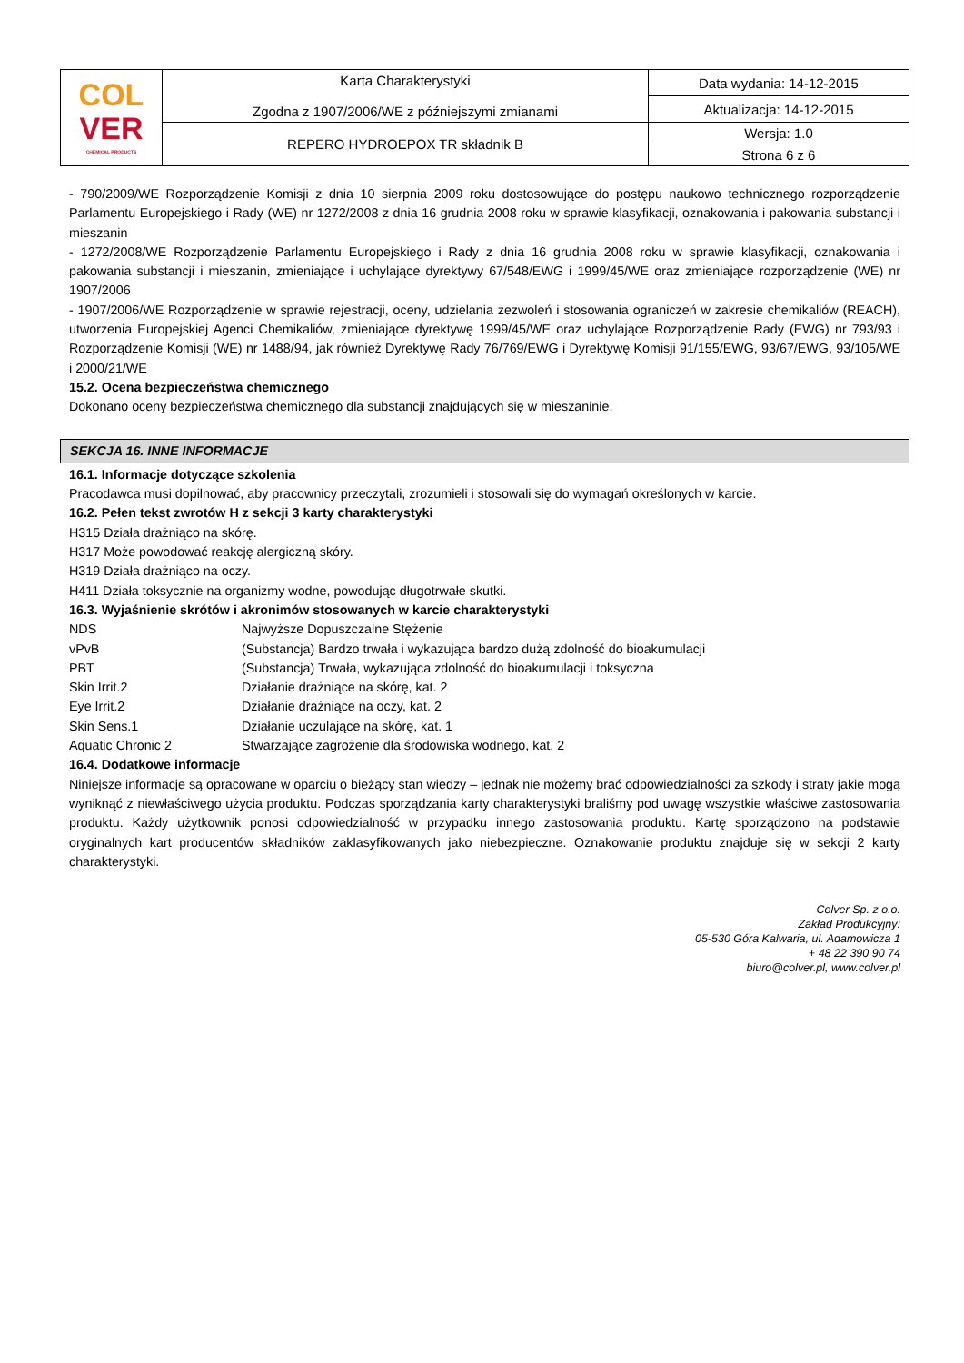| COL VER CHEMICAL PRODUCTS | Karta Charakterystyki Zgodna z 1907/2006/WE z późniejszymi zmianami | Data wydania: 14-12-2015 |
| | | Aktualizacja: 14-12-2015 |
| | REPERO HYDROEPOX TR składnik B | Wersja: 1.0 |
| | | Strona 6 z 6 |
- 790/2009/WE Rozporządzenie Komisji z dnia 10 sierpnia 2009 roku dostosowujące do postępu naukowo technicznego rozporządzenie Parlamentu Europejskiego i Rady (WE) nr 1272/2008 z dnia 16 grudnia 2008 roku w sprawie klasyfikacji, oznakowania i pakowania substancji i mieszanin
- 1272/2008/WE Rozporządzenie Parlamentu Europejskiego i Rady z dnia 16 grudnia 2008 roku w sprawie klasyfikacji, oznakowania i pakowania substancji i mieszanin, zmieniające i uchylające dyrektywy 67/548/EWG i 1999/45/WE oraz zmieniające rozporządzenie (WE) nr 1907/2006
- 1907/2006/WE Rozporządzenie w sprawie rejestracji, oceny, udzielania zezwoleń i stosowania ograniczeń w zakresie chemikaliów (REACH), utworzenia Europejskiej Agenci Chemikaliów, zmieniające dyrektywę 1999/45/WE oraz uchylające Rozporządzenie Rady (EWG) nr 793/93 i Rozporządzenie Komisji (WE) nr 1488/94, jak również Dyrektywę Rady 76/769/EWG i Dyrektywę Komisji 91/155/EWG, 93/67/EWG, 93/105/WE i 2000/21/WE
15.2. Ocena bezpieczeństwa chemicznego
Dokonano oceny bezpieczeństwa chemicznego dla substancji znajdujących się w mieszaninie.
SEKCJA 16. INNE INFORMACJE
16.1. Informacje dotyczące szkolenia
Pracodawca musi dopilnować, aby pracownicy przeczytali, zrozumieli i stosowali się do wymagań określonych w karcie.
16.2. Pełen tekst zwrotów H z sekcji 3 karty charakterystyki
H315 Działa drażniąco na skórę.
H317 Może powodować reakcję alergiczną skóry.
H319 Działa drażniąco na oczy.
H411 Działa toksycznie na organizmy wodne, powodując długotrwałe skutki.
16.3. Wyjaśnienie skrótów i akronimów stosowanych w karcie charakterystyki
| NDS | Najwyższe Dopuszczalne Stężenie |
| vPvB | (Substancja) Bardzo trwała i wykazująca bardzo dużą zdolność do bioakumulacji |
| PBT | (Substancja) Trwała, wykazująca zdolność do bioakumulacji i toksyczna |
| Skin Irrit.2 | Działanie drażniące na skórę, kat. 2 |
| Eye Irrit.2 | Działanie drażniące na oczy, kat. 2 |
| Skin Sens.1 | Działanie uczulające na skórę, kat. 1 |
| Aquatic Chronic 2 | Stwarzające zagrożenie dla środowiska wodnego, kat. 2 |
16.4. Dodatkowe informacje
Niniejsze informacje są opracowane w oparciu o bieżący stan wiedzy – jednak nie możemy brać odpowiedzialności za szkody i straty jakie mogą wyniknąć z niewłaściwego użycia produktu. Podczas sporządzania karty charakterystyki braliśmy pod uwagę wszystkie właściwe zastosowania produktu. Każdy użytkownik ponosi odpowiedzialność w przypadku innego zastosowania produktu. Kartę sporządzono na podstawie oryginalnych kart producentów składników zaklasyfikowanych jako niebezpieczne. Oznakowanie produktu znajduje się w sekcji 2 karty charakterystyki.
Colver Sp. z o.o.
Zakład Produkcyjny:
05-530 Góra Kalwaria, ul. Adamowicza 1
+ 48 22 390 90 74
biuro@colver.pl, www.colver.pl